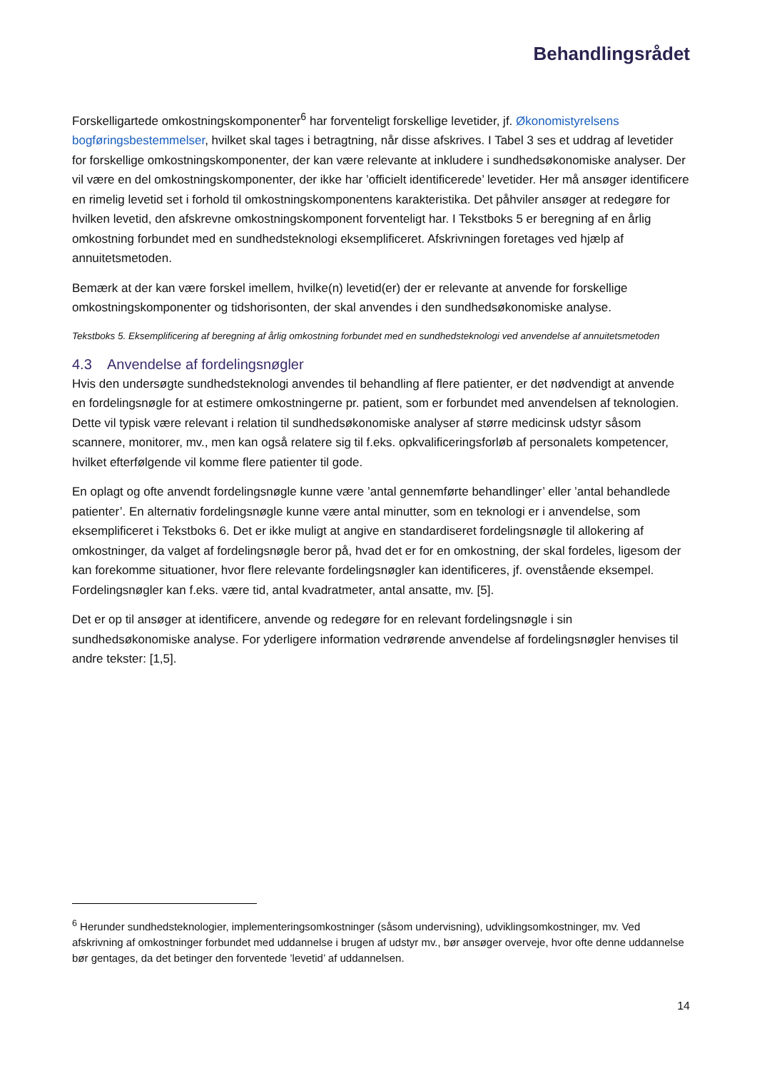Behandlingsrådet
Forskelligartede omkostningskomponenter<sup>6</sup> har forventeligt forskellige levetider, jf. Økonomistyrelsens bogføringsbestemmelser, hvilket skal tages i betragtning, når disse afskrives. I Tabel 3 ses et uddrag af levetider for forskellige omkostningskomponenter, der kan være relevante at inkludere i sundhedsøkonomiske analyser. Der vil være en del omkostningskomponenter, der ikke har ’officielt identificerede’ levetider. Her må ansøger identificere en rimelig levetid set i forhold til omkostningskomponentens karakteristika. Det påhviler ansøger at redegøre for hvilken levetid, den afskrevne omkostningskomponent forventeligt har. I Tekstboks 5 er beregning af en årlig omkostning forbundet med en sundhedsteknologi eksemplificeret. Afskrivningen foretages ved hjælp af annuitetsmetoden.
Bemærk at der kan være forskel imellem, hvilke(n) levetid(er) der er relevante at anvende for forskellige omkostningskomponenter og tidshorisonten, der skal anvendes i den sundhedsøkonomiske analyse.
Tekstboks 5. Eksemplificering af beregning af årlig omkostning forbundet med en sundhedsteknologi ved anvendelse af annuitetsmetoden
4.3 Anvendelse af fordelingsnøgler
Hvis den undersøgte sundhedsteknologi anvendes til behandling af flere patienter, er det nødvendigt at anvende en fordelingsnøgle for at estimere omkostningerne pr. patient, som er forbundet med anvendelsen af teknologien. Dette vil typisk være relevant i relation til sundhedsøkonomiske analyser af større medicinsk udstyr såsom scannere, monitorer, mv., men kan også relatere sig til f.eks. opkvalificeringsforløb af personalets kompetencer, hvilket efterfølgende vil komme flere patienter til gode.
En oplagt og ofte anvendt fordelingsnøgle kunne være ’antal gennemførte behandlinger’ eller ’antal behandlede patienter’. En alternativ fordelingsnøgle kunne være antal minutter, som en teknologi er i anvendelse, som eksemplificeret i Tekstboks 6. Det er ikke muligt at angive en standardiseret fordelingsnøgle til allokering af omkostninger, da valget af fordelingsnøgle beror på, hvad det er for en omkostning, der skal fordeles, ligesom der kan forekomme situationer, hvor flere relevante fordelingsnøgler kan identificeres, jf. ovenstående eksempel. Fordelingsnøgler kan f.eks. være tid, antal kvadratmeter, antal ansatte, mv. [5].
Det er op til ansøger at identificere, anvende og redegøre for en relevant fordelingsnøgle i sin sundhedsøkonomiske analyse. For yderligere information vedrørende anvendelse af fordelingsnøgler henvises til andre tekster: [1,5].
<sup>6</sup> Herunder sundhedsteknologier, implementeringsomkostninger (såsom undervisning), udviklingsomkostninger, mv. Ved afskrivning af omkostninger forbundet med uddannelse i brugen af udstyr mv., bør ansøger overveje, hvor ofte denne uddannelse bør gentages, da det betinger den forventede ’levetid’ af uddannelsen.
14